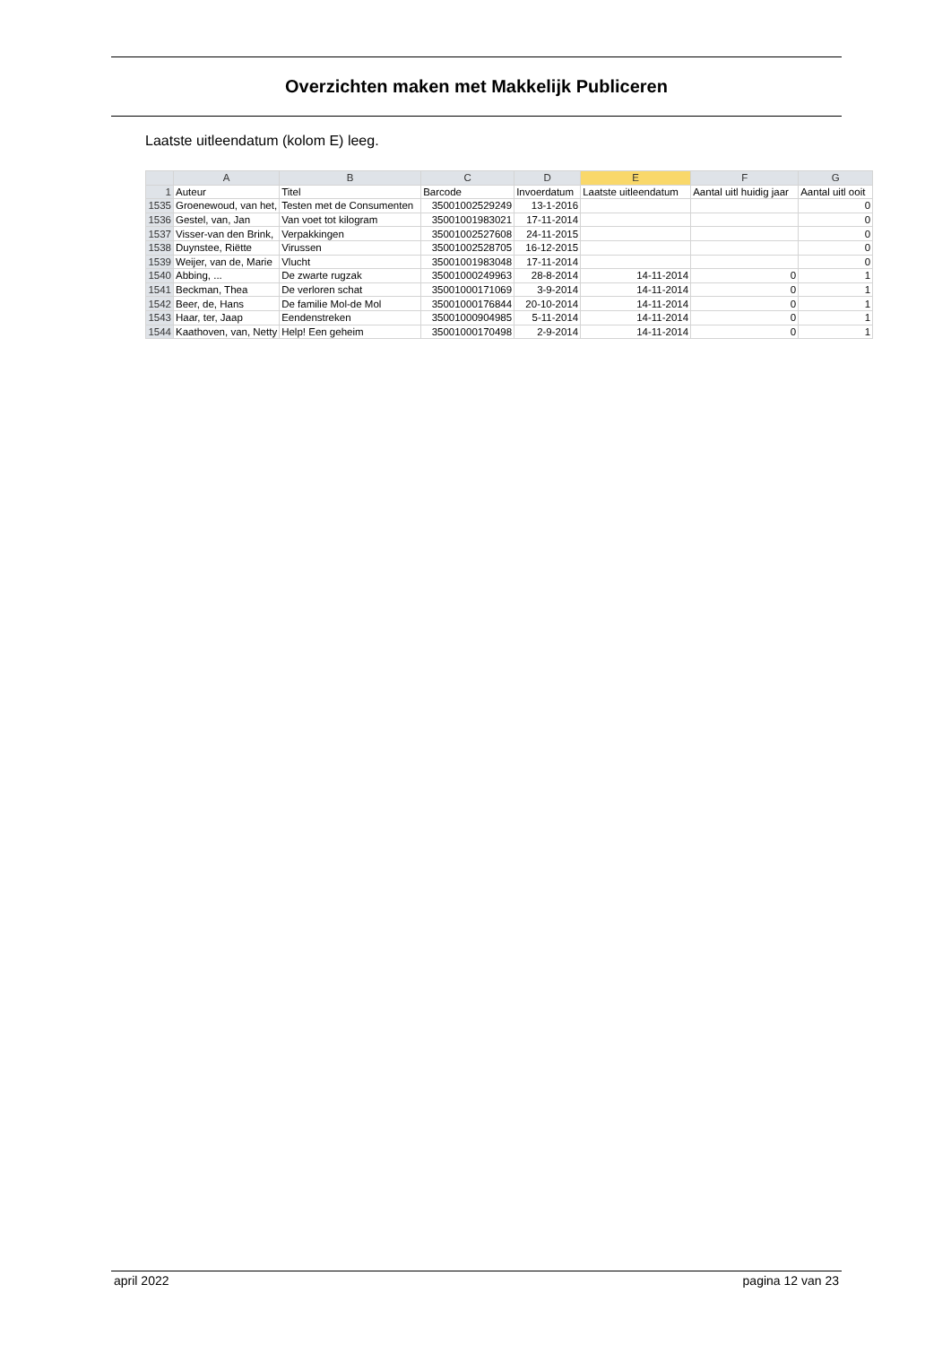Overzichten maken met Makkelijk Publiceren
Laatste uitleendatum (kolom E) leeg.
| | A | B | C | D | E | F | G |
| --- | --- | --- | --- | --- | --- | --- | --- |
| 1 | Auteur | Titel | Barcode | Invoerdatum | Laatste uitleendatum | Aantal uitl huidig jaar | Aantal uitl ooit |
| 1535 | Groenewoud, van het, | Testen met de Consumenten | 35001002529249 | 13-1-2016 | | | 0 |
| 1536 | Gestel, van, Jan | Van voet tot kilogram | 35001001983021 | 17-11-2014 | | | 0 |
| 1537 | Visser-van den Brink, | Verpakkingen | 35001002527608 | 24-11-2015 | | | 0 |
| 1538 | Duynstee, Riëtte | Virussen | 35001002528705 | 16-12-2015 | | | 0 |
| 1539 | Weijer, van de, Marie | Vlucht | 35001001983048 | 17-11-2014 | | | 0 |
| 1540 | Abbing, ... | De zwarte rugzak | 35001000249963 | 28-8-2014 | 14-11-2014 | 0 | 1 |
| 1541 | Beckman, Thea | De verloren schat | 35001000171069 | 3-9-2014 | 14-11-2014 | 0 | 1 |
| 1542 | Beer, de, Hans | De familie Mol-de Mol | 35001000176844 | 20-10-2014 | 14-11-2014 | 0 | 1 |
| 1543 | Haar, ter, Jaap | Eendenstreken | 35001000904985 | 5-11-2014 | 14-11-2014 | 0 | 1 |
| 1544 | Kaathoven, van, Netty | Help! Een geheim | 35001000170498 | 2-9-2014 | 14-11-2014 | 0 | 1 |
april 2022 pagina 12 van 23